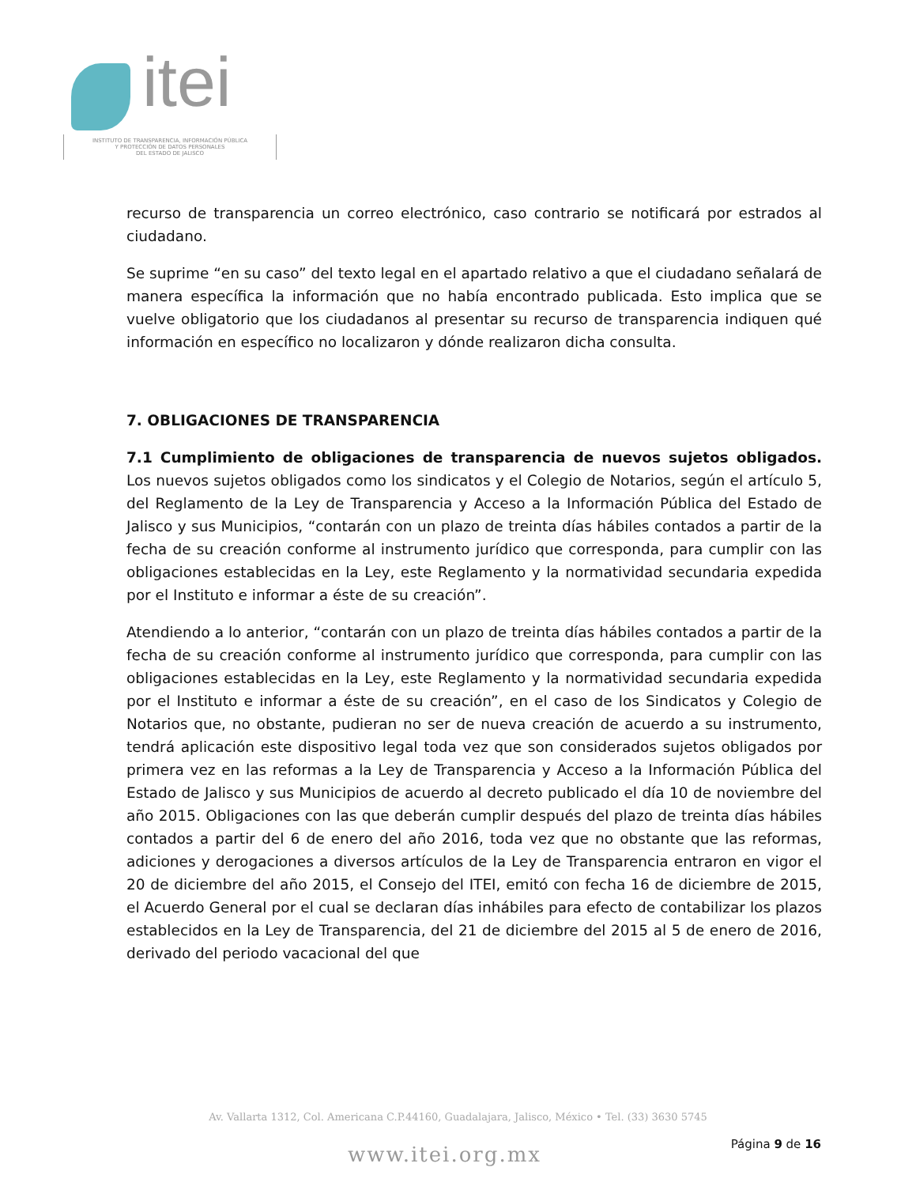itei
INSTITUTO DE TRANSPARENCIA, INFORMACIÓN PÚBLICA
Y PROTECCIÓN DE DATOS PERSONALES
DEL ESTADO DE JALISCO
recurso de transparencia un correo electrónico, caso contrario se notificará por estrados al ciudadano.
Se suprime “en su caso” del texto legal en el apartado relativo a que el ciudadano señalará de manera específica la información que no había encontrado publicada. Esto implica que se vuelve obligatorio que los ciudadanos al presentar su recurso de transparencia indiquen qué información en específico no localizaron y dónde realizaron dicha consulta.
7. OBLIGACIONES DE TRANSPARENCIA
7.1 Cumplimiento de obligaciones de transparencia de nuevos sujetos obligados. Los nuevos sujetos obligados como los sindicatos y el Colegio de Notarios, según el artículo 5, del Reglamento de la Ley de Transparencia y Acceso a la Información Pública del Estado de Jalisco y sus Municipios, “contarán con un plazo de treinta días hábiles contados a partir de la fecha de su creación conforme al instrumento jurídico que corresponda, para cumplir con las obligaciones establecidas en la Ley, este Reglamento y la normatividad secundaria expedida por el Instituto e informar a éste de su creación”.
Atendiendo a lo anterior, “contarán con un plazo de treinta días hábiles contados a partir de la fecha de su creación conforme al instrumento jurídico que corresponda, para cumplir con las obligaciones establecidas en la Ley, este Reglamento y la normatividad secundaria expedida por el Instituto e informar a éste de su creación”, en el caso de los Sindicatos y Colegio de Notarios que, no obstante, pudieran no ser de nueva creación de acuerdo a su instrumento, tendrá aplicación este dispositivo legal toda vez que son considerados sujetos obligados por primera vez en las reformas a la Ley de Transparencia y Acceso a la Información Pública del Estado de Jalisco y sus Municipios de acuerdo al decreto publicado el día 10 de noviembre del año 2015. Obligaciones con las que deberán cumplir después del plazo de treinta días hábiles contados a partir del 6 de enero del año 2016, toda vez que no obstante que las reformas, adiciones y derogaciones a diversos artículos de la Ley de Transparencia entraron en vigor el 20 de diciembre del año 2015, el Consejo del ITEI, emitó con fecha 16 de diciembre de 2015, el Acuerdo General por el cual se declaran días inhábiles para efecto de contabilizar los plazos establecidos en la Ley de Transparencia, del 21 de diciembre del 2015 al 5 de enero de 2016, derivado del periodo vacacional del que
Av. Vallarta 1312, Col. Americana C.P.44160, Guadalajara, Jalisco, México • Tel. (33) 3630 5745
www.itei.org.mx Página 9 de 16